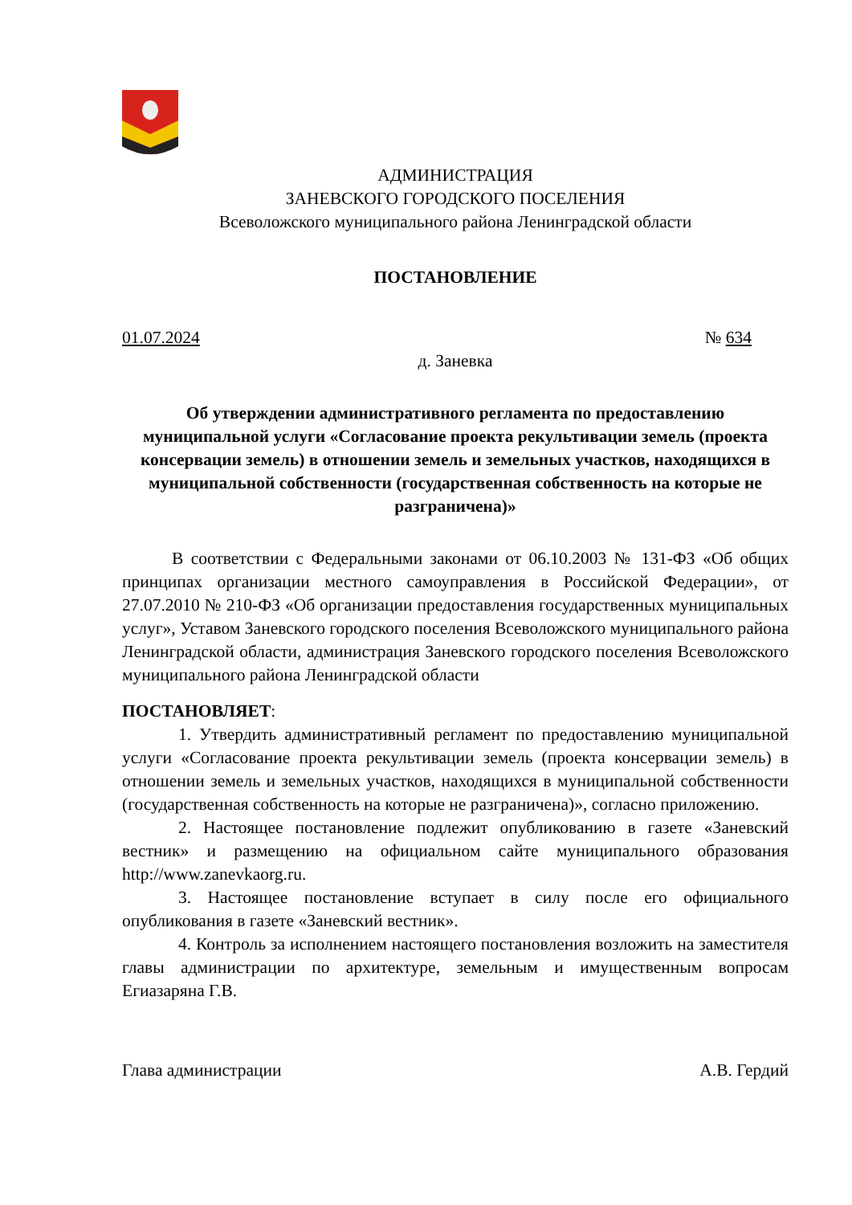АДМИНИСТРАЦИЯ
ЗАНЕВСКОГО ГОРОДСКОГО ПОСЕЛЕНИЯ
Всеволожского муниципального района Ленинградской области
ПОСТАНОВЛЕНИЕ
01.07.2024 № 634
д. Заневка
Об утверждении административного регламента по предоставлению муниципальной услуги «Согласование проекта рекультивации земель (проекта консервации земель) в отношении земель и земельных участков, находящихся в муниципальной собственности (государственная собственность на которые не разграничена)»
В соответствии с Федеральными законами от 06.10.2003 № 131-ФЗ «Об общих принципах организации местного самоуправления в Российской Федерации», от 27.07.2010 № 210-ФЗ «Об организации предоставления государственных муниципальных услуг», Уставом Заневского городского поселения Всеволожского муниципального района Ленинградской области, администрация Заневского городского поселения Всеволожского муниципального района Ленинградской области
ПОСТАНОВЛЯЕТ:
1. Утвердить административный регламент по предоставлению муниципальной услуги «Согласование проекта рекультивации земель (проекта консервации земель) в отношении земель и земельных участков, находящихся в муниципальной собственности (государственная собственность на которые не разграничена)», согласно приложению.
2. Настоящее постановление подлежит опубликованию в газете «Заневский вестник» и размещению на официальном сайте муниципального образования http://www.zanevkaorg.ru.
3. Настоящее постановление вступает в силу после его официального опубликования в газете «Заневский вестник».
4. Контроль за исполнением настоящего постановления возложить на заместителя главы администрации по архитектуре, земельным и имущественным вопросам Егиазаряна Г.В.
Глава администрации А.В. Гердий